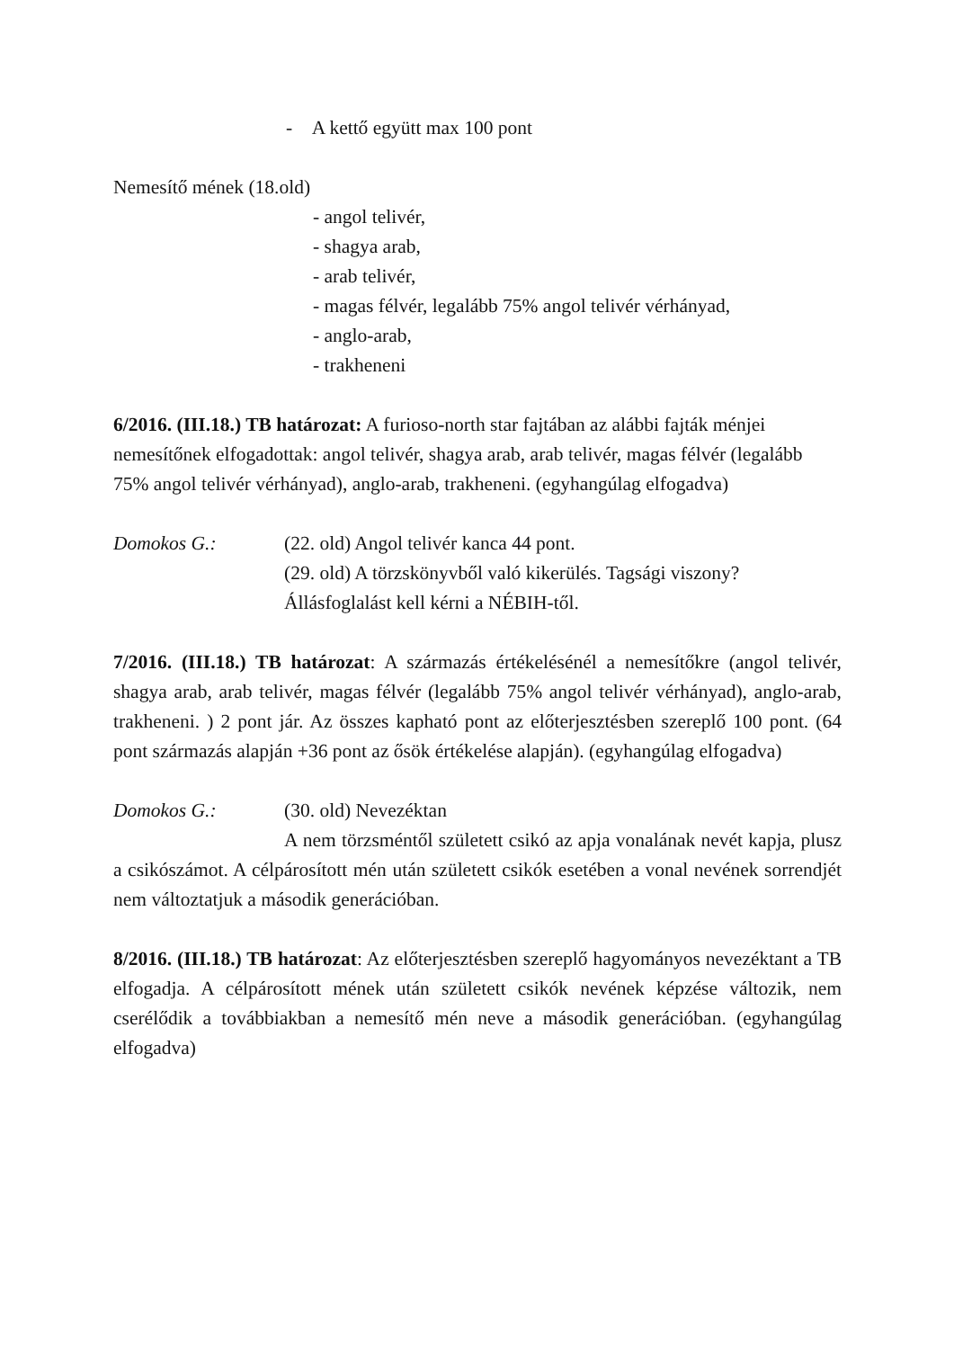- A kettő együtt max 100 pont
Nemesítő mének (18.old)
- angol telivér,
- shagya arab,
- arab telivér,
- magas félvér, legalább 75% angol telivér vérhányad,
- anglo-arab,
- trakheneni
6/2016. (III.18.) TB határozat: A furioso-north star fajtában az alábbi fajták ménjei nemesítőnek elfogadottak: angol telivér, shagya arab, arab telivér, magas félvér (legalább 75% angol telivér vérhányad), anglo-arab, trakheneni. (egyhangúlag elfogadva)
Domokos G.: (22. old) Angol telivér kanca 44 pont.
(29. old) A törzskönyvből való kikerülés. Tagsági viszony?
Állásfoglalást kell kérni a NÉBIH-től.
7/2016. (III.18.) TB határozat: A származás értékelésénél a nemesítőkre (angol telivér, shagya arab, arab telivér, magas félvér (legalább 75% angol telivér vérhányad), anglo-arab, trakheneni. ) 2 pont jár. Az összes kapható pont az előterjesztésben szereplő 100 pont. (64 pont származás alapján +36 pont az ősök értékelése alapján). (egyhangúlag elfogadva)
Domokos G.: (30. old) Nevezéktan
A nem törzsméntől született csikó az apja vonalának nevét kapja, plusz a csikószámot. A célpárosított mén után született csikók esetében a vonal nevének sorrendjét nem változtatjuk a második generációban.
8/2016. (III.18.) TB határozat: Az előterjesztésben szereplő hagyományos nevezéktant a TB elfogadja. A célpárosított mének után született csikók nevének képzése változik, nem cserélődik a továbbiakban a nemesítő mén neve a második generációban. (egyhangúlag elfogadva)